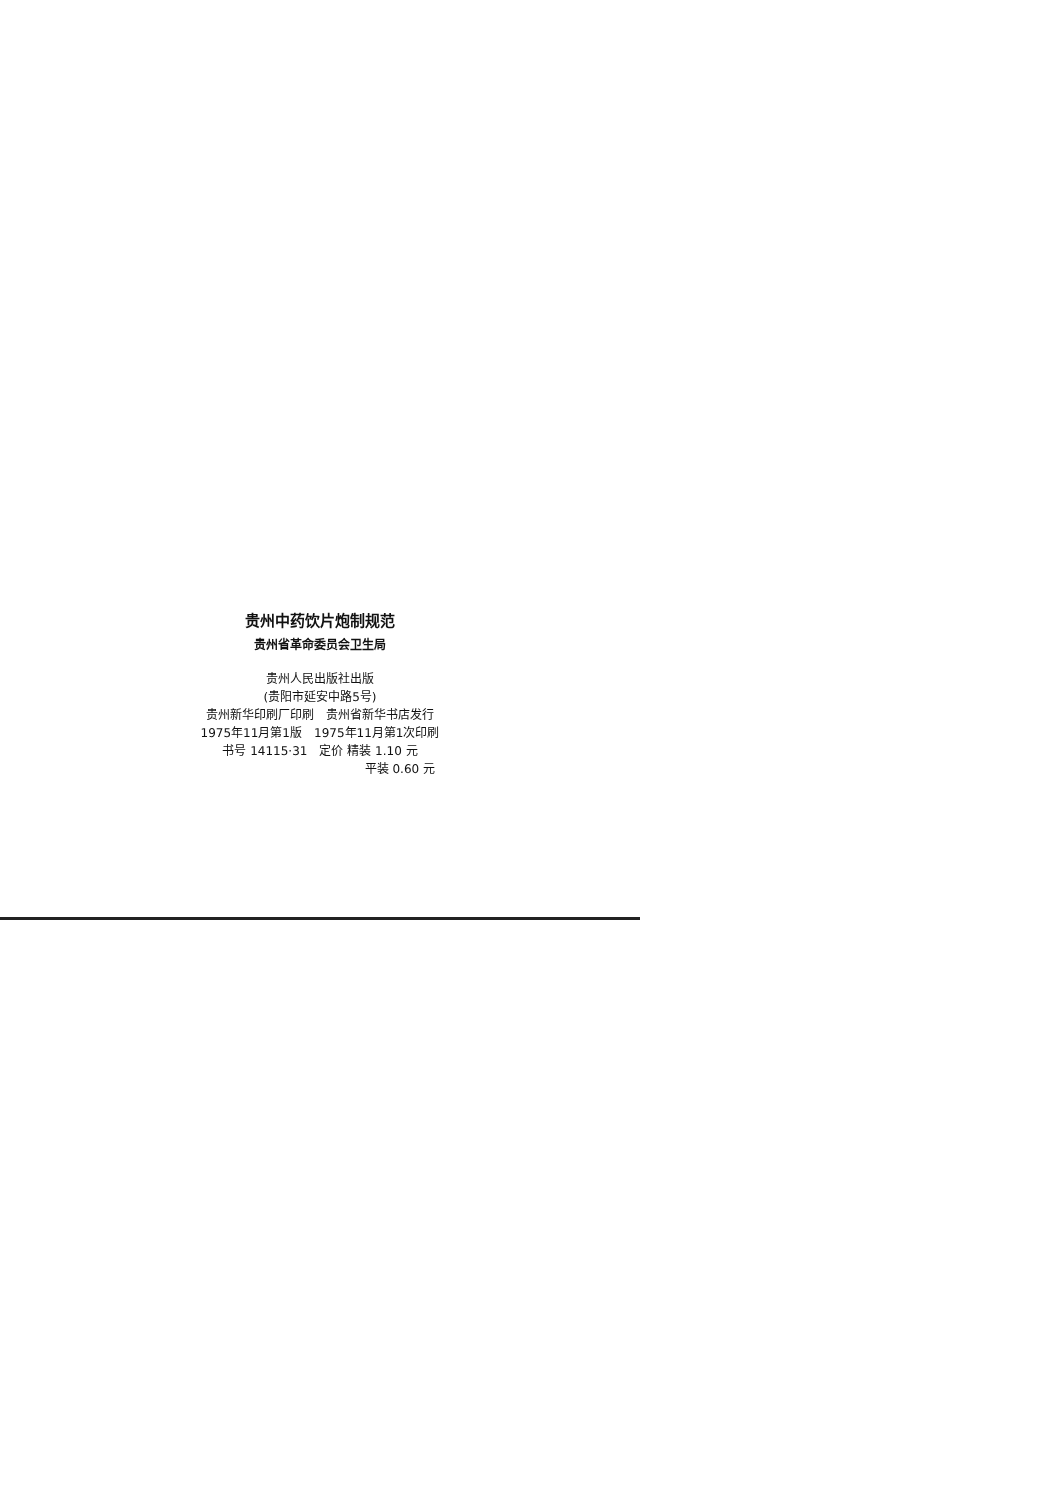贵州中药饮片炮制规范
贵州省革命委员会卫生局
贵州人民出版社出版
(贵阳市延安中路5号)
贵州新华印刷厂印刷　贵州省新华书店发行
1975年11月第1版　1975年11月第1次印刷
书号 14115·31　定价 精装 1.10 元
平装 0.60 元